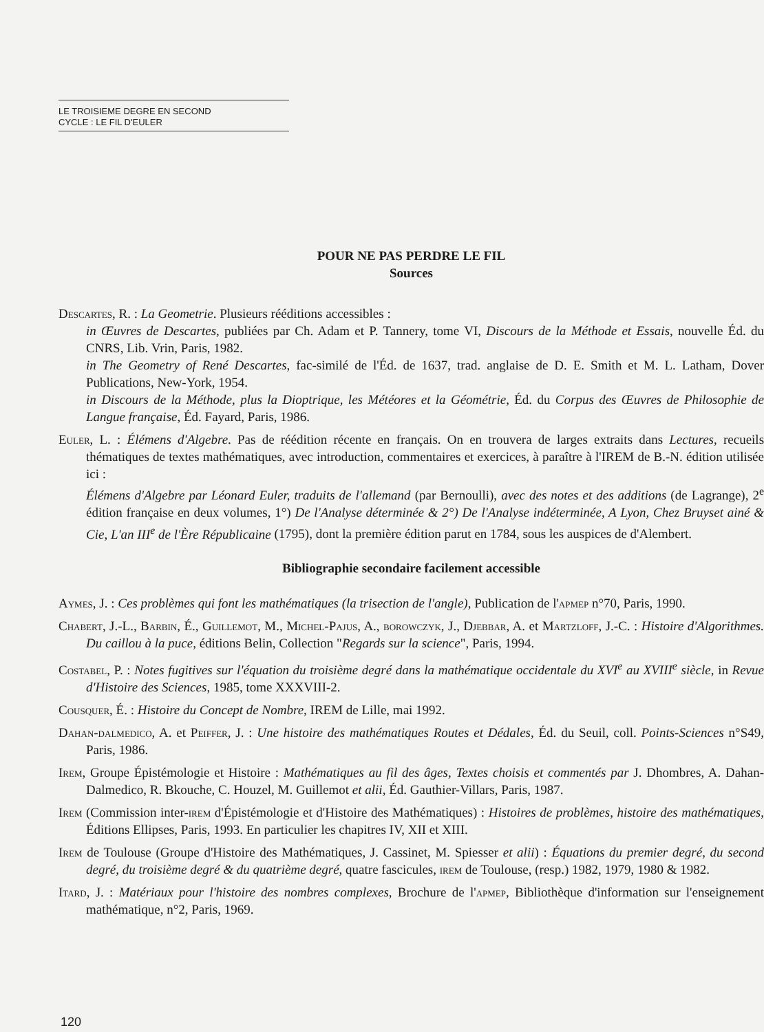LE TROISIEME DEGRE EN SECOND
CYCLE : LE FIL D'EULER
POUR NE PAS PERDRE LE FIL
Sources
Descartes, R. : La Geometrie. Plusieurs rééditions accessibles :
in Œuvres de Descartes, publiées par Ch. Adam et P. Tannery, tome VI, Discours de la Méthode et Essais, nouvelle Éd. du CNRS, Lib. Vrin, Paris, 1982.
in The Geometry of René Descartes, fac-similé de l'Éd. de 1637, trad. anglaise de D. E. Smith et M. L. Latham, Dover Publications, New-York, 1954.
in Discours de la Méthode, plus la Dioptrique, les Météores et la Géométrie, Éd. du Corpus des Œuvres de Philosophie de Langue française, Éd. Fayard, Paris, 1986.
Euler, L. : Élémens d'Algebre. Pas de réédition récente en français. On en trouvera de larges extraits dans Lectures, recueils thématiques de textes mathématiques, avec introduction, commentaires et exercices, à paraître à l'IREM de B.-N. édition utilisée ici :
Élémens d'Algebre par Léonard Euler, traduits de l'allemand (par Bernoulli), avec des notes et des additions (de Lagrange), 2<sup>e</sup> édition française en deux volumes, 1°) De l'Analyse déterminée & 2°) De l'Analyse indéterminée, A Lyon, Chez Bruyset ainé & Cie, L'an III<sup>e</sup> de l'Ère Républicaine (1795), dont la première édition parut en 1784, sous les auspices de d'Alembert.
Bibliographie secondaire facilement accessible
Aymes, J. : Ces problèmes qui font les mathématiques (la trisection de l'angle), Publication de l'apmep n°70, Paris, 1990.
Chabert, J.-L., Barbin, É., Guillemot, M., Michel-Pajus, A., borowczyk, J., Djebbar, A. et Martzloff, J.-C. : Histoire d'Algorithmes. Du caillou à la puce, éditions Belin, Collection "Regards sur la science", Paris, 1994.
Costabel, P. : Notes fugitives sur l'équation du troisième degré dans la mathématique occidentale du XVI<sup>e</sup> au XVIII<sup>e</sup> siècle, in Revue d'Histoire des Sciences, 1985, tome XXXVIII-2.
Cousquer, É. : Histoire du Concept de Nombre, IREM de Lille, mai 1992.
Dahan-dalmedico, A. et Peiffer, J. : Une histoire des mathématiques Routes et Dédales, Éd. du Seuil, coll. Points-Sciences n°S49, Paris, 1986.
Irem, Groupe Épistémologie et Histoire : Mathématiques au fil des âges, Textes choisis et commentés par J. Dhombres, A. Dahan-Dalmedico, R. Bkouche, C. Houzel, M. Guillemot et alii, Éd. Gauthier-Villars, Paris, 1987.
Irem (Commission inter-irem d'Épistémologie et d'Histoire des Mathématiques) : Histoires de problèmes, histoire des mathématiques, Éditions Ellipses, Paris, 1993. En particulier les chapitres IV, XII et XIII.
Irem de Toulouse (Groupe d'Histoire des Mathématiques, J. Cassinet, M. Spiesser et alii) : Équations du premier degré, du second degré, du troisième degré & du quatrième degré, quatre fascicules, irem de Toulouse, (resp.) 1982, 1979, 1980 & 1982.
Itard, J. : Matériaux pour l'histoire des nombres complexes, Brochure de l'apmep, Bibliothèque d'information sur l'enseignement mathématique, n°2, Paris, 1969.
120